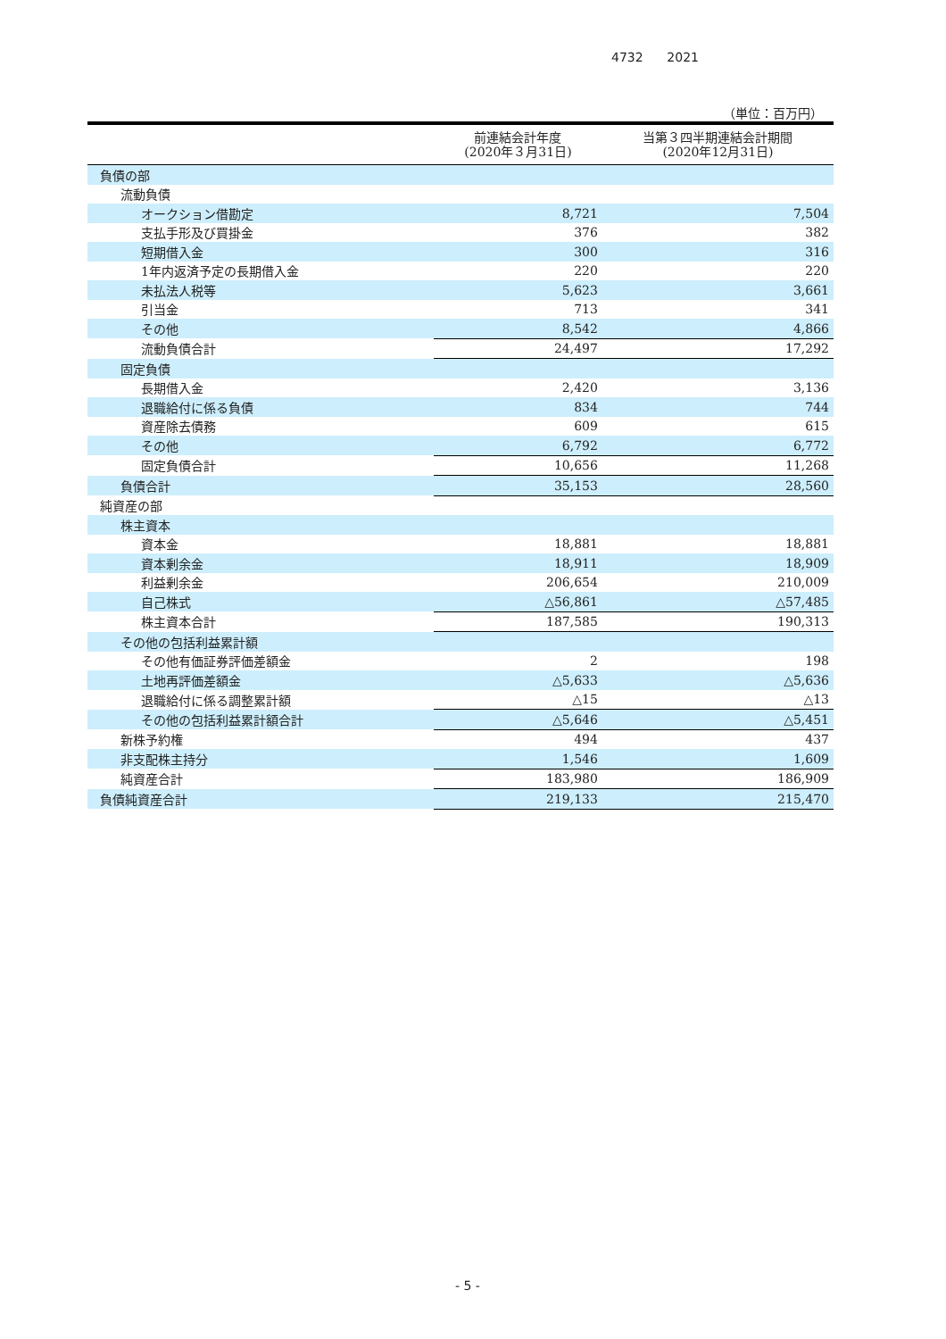4732 2021
（単位：百万円）
| | 前連結会計年度 (2020年３月31日) | 当第３四半期連結会計期間 (2020年12月31日) |
| --- | --- | --- |
| 負債の部 | | |
| 流動負債 | | |
| オークション借勘定 | 8,721 | 7,504 |
| 支払手形及び買掛金 | 376 | 382 |
| 短期借入金 | 300 | 316 |
| 1年内返済予定の長期借入金 | 220 | 220 |
| 未払法人税等 | 5,623 | 3,661 |
| 引当金 | 713 | 341 |
| その他 | 8,542 | 4,866 |
| 流動負債合計 | 24,497 | 17,292 |
| 固定負債 | | |
| 長期借入金 | 2,420 | 3,136 |
| 退職給付に係る負債 | 834 | 744 |
| 資産除去債務 | 609 | 615 |
| その他 | 6,792 | 6,772 |
| 固定負債合計 | 10,656 | 11,268 |
| 負債合計 | 35,153 | 28,560 |
| 純資産の部 | | |
| 株主資本 | | |
| 資本金 | 18,881 | 18,881 |
| 資本剰余金 | 18,911 | 18,909 |
| 利益剰余金 | 206,654 | 210,009 |
| 自己株式 | △56,861 | △57,485 |
| 株主資本合計 | 187,585 | 190,313 |
| その他の包括利益累計額 | | |
| その他有価証券評価差額金 | 2 | 198 |
| 土地再評価差額金 | △5,633 | △5,636 |
| 退職給付に係る調整累計額 | △15 | △13 |
| その他の包括利益累計額合計 | △5,646 | △5,451 |
| 新株予約権 | 494 | 437 |
| 非支配株主持分 | 1,546 | 1,609 |
| 純資産合計 | 183,980 | 186,909 |
| 負債純資産合計 | 219,133 | 215,470 |
- 5 -